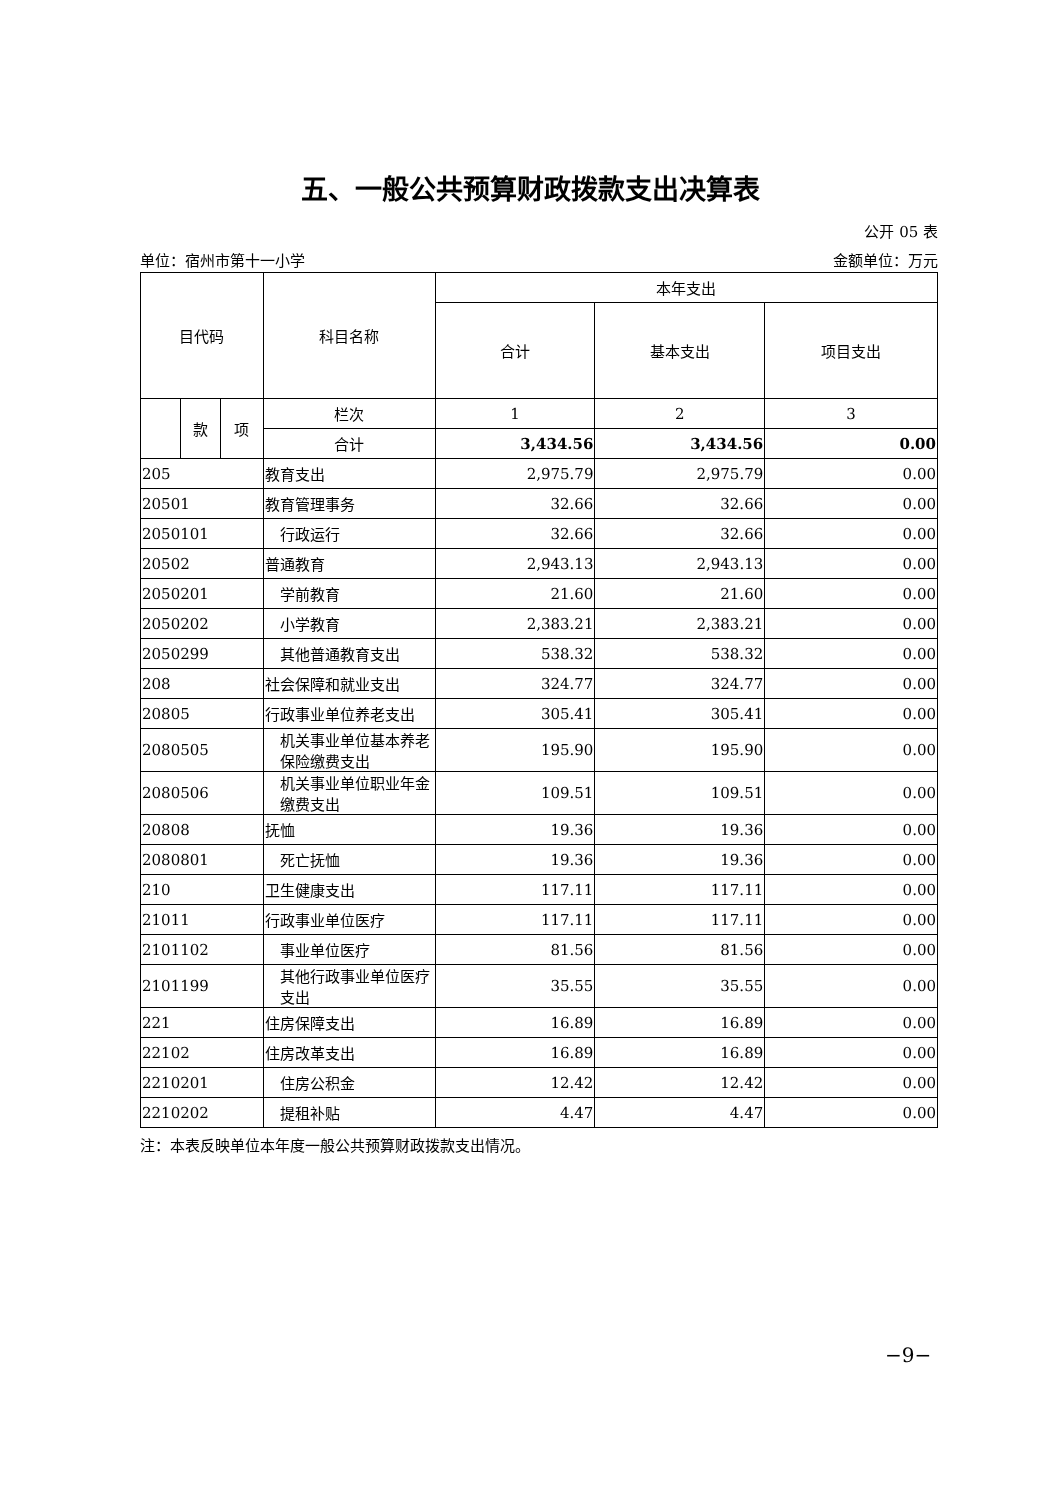五、一般公共预算财政拨款支出决算表
公开 05 表
单位：宿州市第十一小学 金额单位：万元
| 目代码 | | | 科目名称 | 本年支出 | | |
| --- | --- | --- | --- | --- | --- | --- |
| | | | | 合计 | 基本支出 | 项目支出 |
| | 款 | 项 | 栏次 | 1 | 2 | 3 |
| | | | 合计 | 3,434.56 | 3,434.56 | 0.00 |
| 205 | | | 教育支出 | 2,975.79 | 2,975.79 | 0.00 |
| 20501 | | | 教育管理事务 | 32.66 | 32.66 | 0.00 |
| 2050101 | | | 行政运行 | 32.66 | 32.66 | 0.00 |
| 20502 | | | 普通教育 | 2,943.13 | 2,943.13 | 0.00 |
| 2050201 | | | 学前教育 | 21.60 | 21.60 | 0.00 |
| 2050202 | | | 小学教育 | 2,383.21 | 2,383.21 | 0.00 |
| 2050299 | | | 其他普通教育支出 | 538.32 | 538.32 | 0.00 |
| 208 | | | 社会保障和就业支出 | 324.77 | 324.77 | 0.00 |
| 20805 | | | 行政事业单位养老支出 | 305.41 | 305.41 | 0.00 |
| 2080505 | | | 机关事业单位基本养老保险缴费支出 | 195.90 | 195.90 | 0.00 |
| 2080506 | | | 机关事业单位职业年金缴费支出 | 109.51 | 109.51 | 0.00 |
| 20808 | | | 抚恤 | 19.36 | 19.36 | 0.00 |
| 2080801 | | | 死亡抚恤 | 19.36 | 19.36 | 0.00 |
| 210 | | | 卫生健康支出 | 117.11 | 117.11 | 0.00 |
| 21011 | | | 行政事业单位医疗 | 117.11 | 117.11 | 0.00 |
| 2101102 | | | 事业单位医疗 | 81.56 | 81.56 | 0.00 |
| 2101199 | | | 其他行政事业单位医疗支出 | 35.55 | 35.55 | 0.00 |
| 221 | | | 住房保障支出 | 16.89 | 16.89 | 0.00 |
| 22102 | | | 住房改革支出 | 16.89 | 16.89 | 0.00 |
| 2210201 | | | 住房公积金 | 12.42 | 12.42 | 0.00 |
| 2210202 | | | 提租补贴 | 4.47 | 4.47 | 0.00 |
注：本表反映单位本年度一般公共预算财政拨款支出情况。
−9−